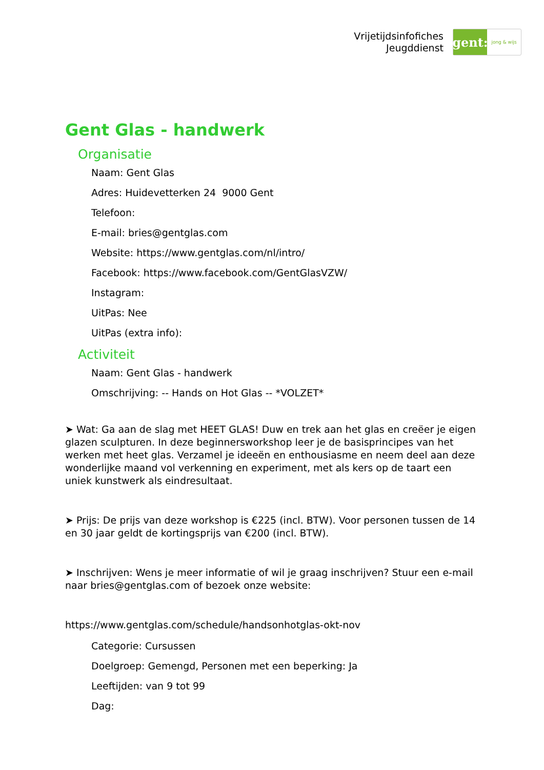Vrijetijdsinfofiches
Jeugddienst
gent:
jong & wijs
Gent Glas - handwerk
Organisatie
Naam: Gent Glas
Adres: Huidevetterken 24 9000 Gent
Telefoon:
E-mail: bries@gentglas.com
Website: https://www.gentglas.com/nl/intro/
Facebook: https://www.facebook.com/GentGlasVZW/
Instagram:
UitPas: Nee
UitPas (extra info):
Activiteit
Naam: Gent Glas - handwerk
Omschrijving: -- Hands on Hot Glas -- *VOLZET*
➤ Wat: Ga aan de slag met HEET GLAS! Duw en trek aan het glas en creëer je eigen glazen sculpturen. In deze beginnersworkshop leer je de basisprincipes van het werken met heet glas. Verzamel je ideeën en enthousiasme en neem deel aan deze wonderlijke maand vol verkenning en experiment, met als kers op de taart een uniek kunstwerk als eindresultaat.
➤ Prijs: De prijs van deze workshop is €225 (incl. BTW). Voor personen tussen de 14 en 30 jaar geldt de kortingsprijs van €200 (incl. BTW).
➤ Inschrijven: Wens je meer informatie of wil je graag inschrijven? Stuur een e-mail naar bries@gentglas.com of bezoek onze website:
https://www.gentglas.com/schedule/handsonhotglas-okt-nov
Categorie: Cursussen
Doelgroep: Gemengd, Personen met een beperking: Ja
Leeftijden: van 9 tot 99
Dag: